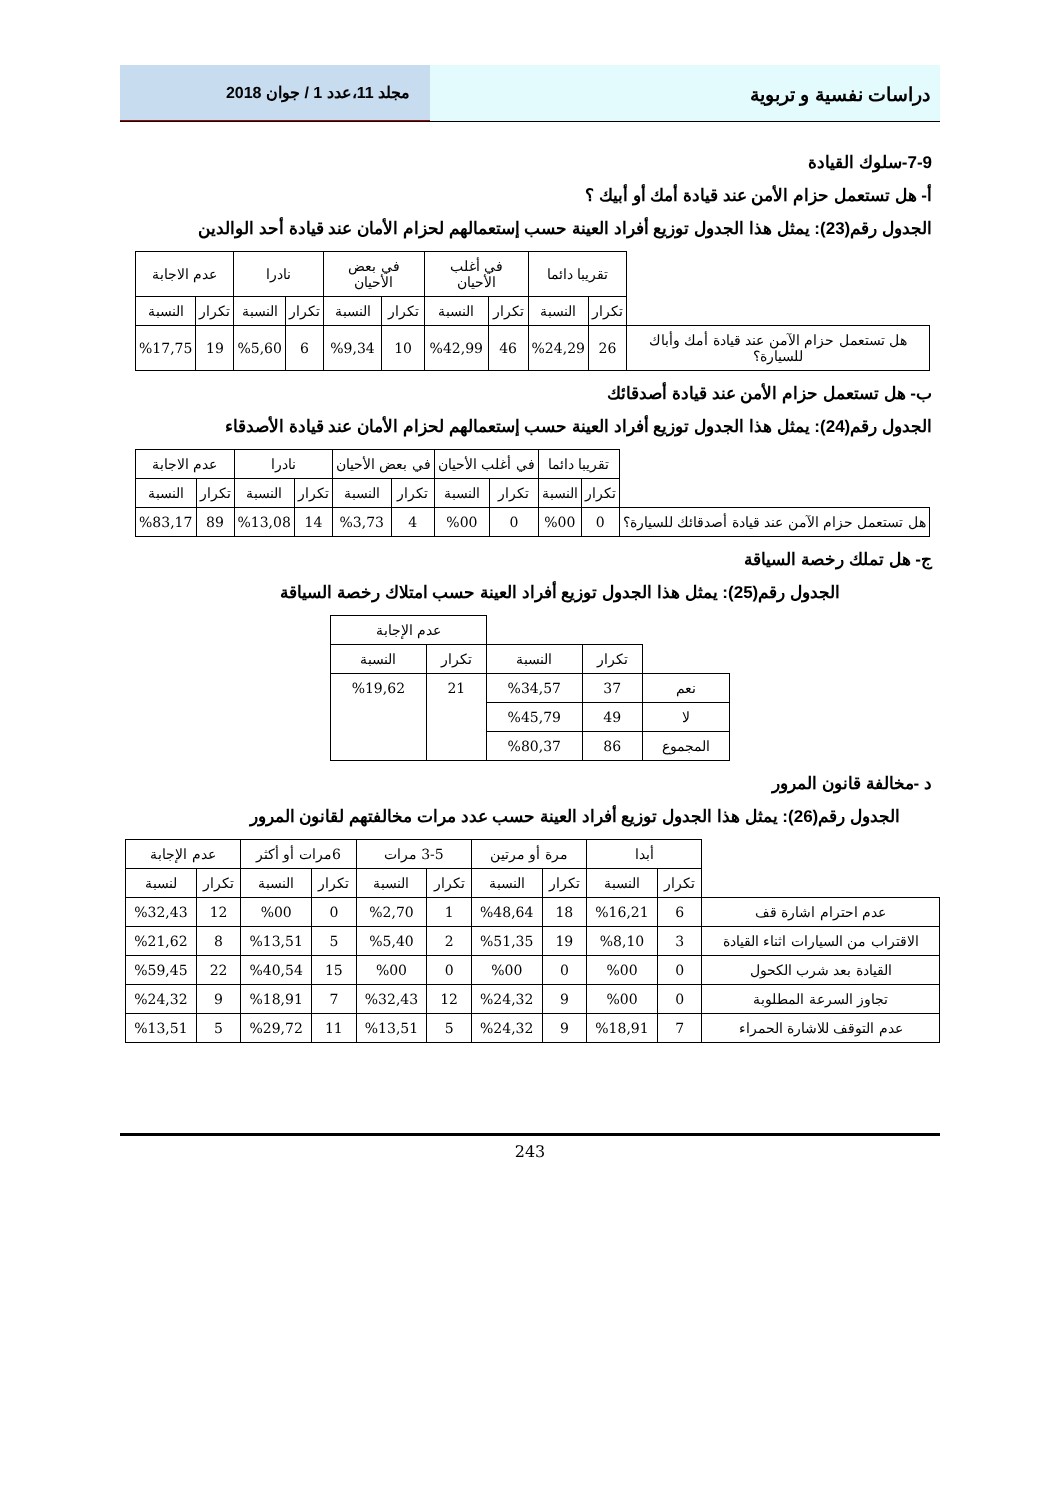دراسات نفسية و تربوية
مجلد 11،عدد 1 / جوان 2018
7-9-سلوك القيادة
أ- هل تستعمل حزام الأمن عند قيادة أمك أو أبيك ؟
الجدول رقم(23): يمثل هذا الجدول توزيع أفراد العينة حسب إستعمالهم لحزام الأمان عند قيادة أحد الوالدين
| | تقريبا دائما | | في أغلب الأحيان | | في بعض الأحيان | | نادرا | | عدم الاجابة | |
| --- | --- | --- | --- | --- | --- | --- | --- | --- | --- | --- |
| | تكرار | النسبة | تكرار | النسبة | تكرار | النسبة | تكرار | النسبة | تكرار | النسبة |
| هل تستعمل حزام الآمن عند قيادة أمك وأباك للسيارة؟ | 26 | %24,29 | 46 | %42,99 | 10 | %9,34 | 6 | %5,60 | 19 | %17,75 |
ب- هل تستعمل حزام الأمن عند قيادة أصدقائك
الجدول رقم(24): يمثل هذا الجدول توزيع أفراد العينة حسب إستعمالهم لحزام الأمان عند قيادة الأصدقاء
| | تقريبا دائما | | في أغلب الأحيان | | في بعض الأحيان | | نادرا | | عدم الاجابة | |
| --- | --- | --- | --- | --- | --- | --- | --- | --- | --- | --- |
| | تكرار | النسبة | تكرار | النسبة | تكرار | النسبة | تكرار | النسبة | تكرار | النسبة |
| هل تستعمل حزام الآمن عند قيادة أصدقائك للسيارة؟ | 0 | %00 | 0 | %00 | 4 | %3,73 | 14 | %13,08 | 89 | %83,17 |
ج- هل تملك رخصة السياقة
الجدول رقم(25): يمثل هذا الجدول توزيع أفراد العينة حسب امتلاك رخصة السياقة
| | | | عدم الإجابة | |
| --- | --- | --- | --- | --- |
| | تكرار | النسبة | تكرار | النسبة |
| نعم | 37 | %34,57 | 21 | %19,62 |
| لا | 49 | %45,79 | | |
| المجموع | 86 | %80,37 | | |
د -مخالفة قانون المرور
الجدول رقم(26): يمثل هذا الجدول توزيع أفراد العينة حسب عدد مرات مخالفتهم لقانون المرور
| | أبدا | | مرة أو مرتين | | 3-5 مرات | | 6مرات أو أكثر | | عدم الإجابة | |
| --- | --- | --- | --- | --- | --- | --- | --- | --- | --- | --- |
| | تكرار | النسبة | تكرار | النسبة | تكرار | النسبة | تكرار | النسبة | تكرار | لنسبة |
| عدم احترام اشارة قف | 6 | %16,21 | 18 | %48,64 | 1 | %2,70 | 0 | %00 | 12 | %32,43 |
| الاقتراب من السيارات اثناء القيادة | 3 | %8,10 | 19 | %51,35 | 2 | %5,40 | 5 | %13,51 | 8 | %21,62 |
| القيادة بعد شرب الكحول | 0 | %00 | 0 | %00 | 0 | %00 | 15 | %40,54 | 22 | %59,45 |
| تجاوز السرعة المطلوبة | 0 | %00 | 9 | %24,32 | 12 | %32,43 | 7 | %18,91 | 9 | %24,32 |
| عدم التوقف للاشارة الحمراء | 7 | %18,91 | 9 | %24,32 | 5 | %13,51 | 11 | %29,72 | 5 | %13,51 |
243